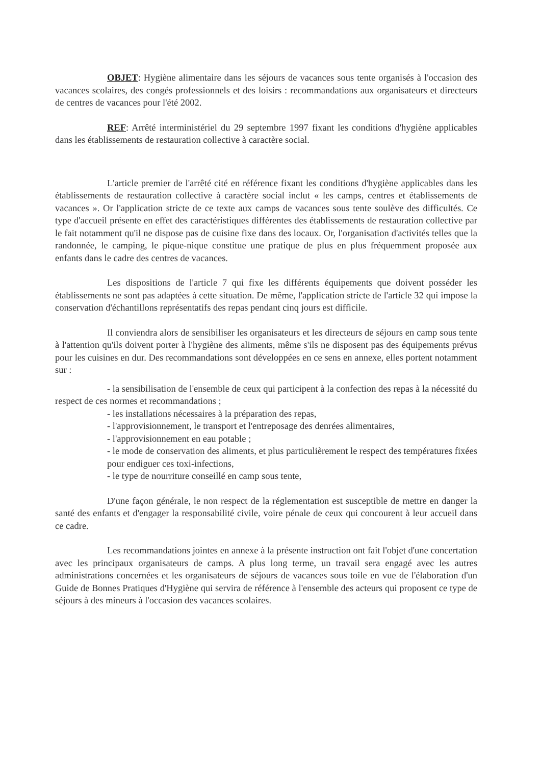OBJET: Hygiène alimentaire dans les séjours de vacances sous tente organisés à l'occasion des vacances scolaires, des congés professionnels et des loisirs : recommandations aux organisateurs et directeurs de centres de vacances pour l'été 2002.
REF: Arrêté interministériel du 29 septembre 1997 fixant les conditions d'hygiène applicables dans les établissements de restauration collective à caractère social.
L'article premier de l'arrêté cité en référence fixant les conditions d'hygiène applicables dans les établissements de restauration collective à caractère social inclut « les camps, centres et établissements de vacances ». Or l'application stricte de ce texte aux camps de vacances sous tente soulève des difficultés. Ce type d'accueil présente en effet des caractéristiques différentes des établissements de restauration collective par le fait notamment qu'il ne dispose pas de cuisine fixe dans des locaux. Or, l'organisation d'activités telles que la randonnée, le camping, le pique-nique constitue une pratique de plus en plus fréquemment proposée aux enfants dans le cadre des centres de vacances.
Les dispositions de l'article 7 qui fixe les différents équipements que doivent posséder les établissements ne sont pas adaptées à cette situation. De même, l'application stricte de l'article 32 qui impose la conservation d'échantillons représentatifs des repas pendant cinq jours est difficile.
Il conviendra alors de sensibiliser les organisateurs et les directeurs de séjours en camp sous tente à l'attention qu'ils doivent porter à l'hygiène des aliments, même s'ils ne disposent pas des équipements prévus pour les cuisines en dur. Des recommandations sont développées en ce sens en annexe, elles portent notamment sur :
- la sensibilisation de l'ensemble de ceux qui participent à la confection des repas à la nécessité du respect de ces normes et recommandations ;
- les installations nécessaires à la préparation des repas,
- l'approvisionnement, le transport et l'entreposage des denrées alimentaires,
- l'approvisionnement en eau potable ;
- le mode de conservation des aliments, et plus particulièrement le respect des températures fixées pour endiguer ces toxi-infections,
- le type de nourriture conseillé en camp sous tente,
D'une façon générale, le non respect de la réglementation est susceptible de mettre en danger la santé des enfants et d'engager la responsabilité civile, voire pénale de ceux qui concourent à leur accueil dans ce cadre.
Les recommandations jointes en annexe à la présente instruction ont fait l'objet d'une concertation avec les principaux organisateurs de camps. A plus long terme, un travail sera engagé avec les autres administrations concernées et les organisateurs de séjours de vacances sous toile en vue de l'élaboration d'un Guide de Bonnes Pratiques d'Hygiène qui servira de référence à l'ensemble des acteurs qui proposent ce type de séjours à des mineurs à l'occasion des vacances scolaires.